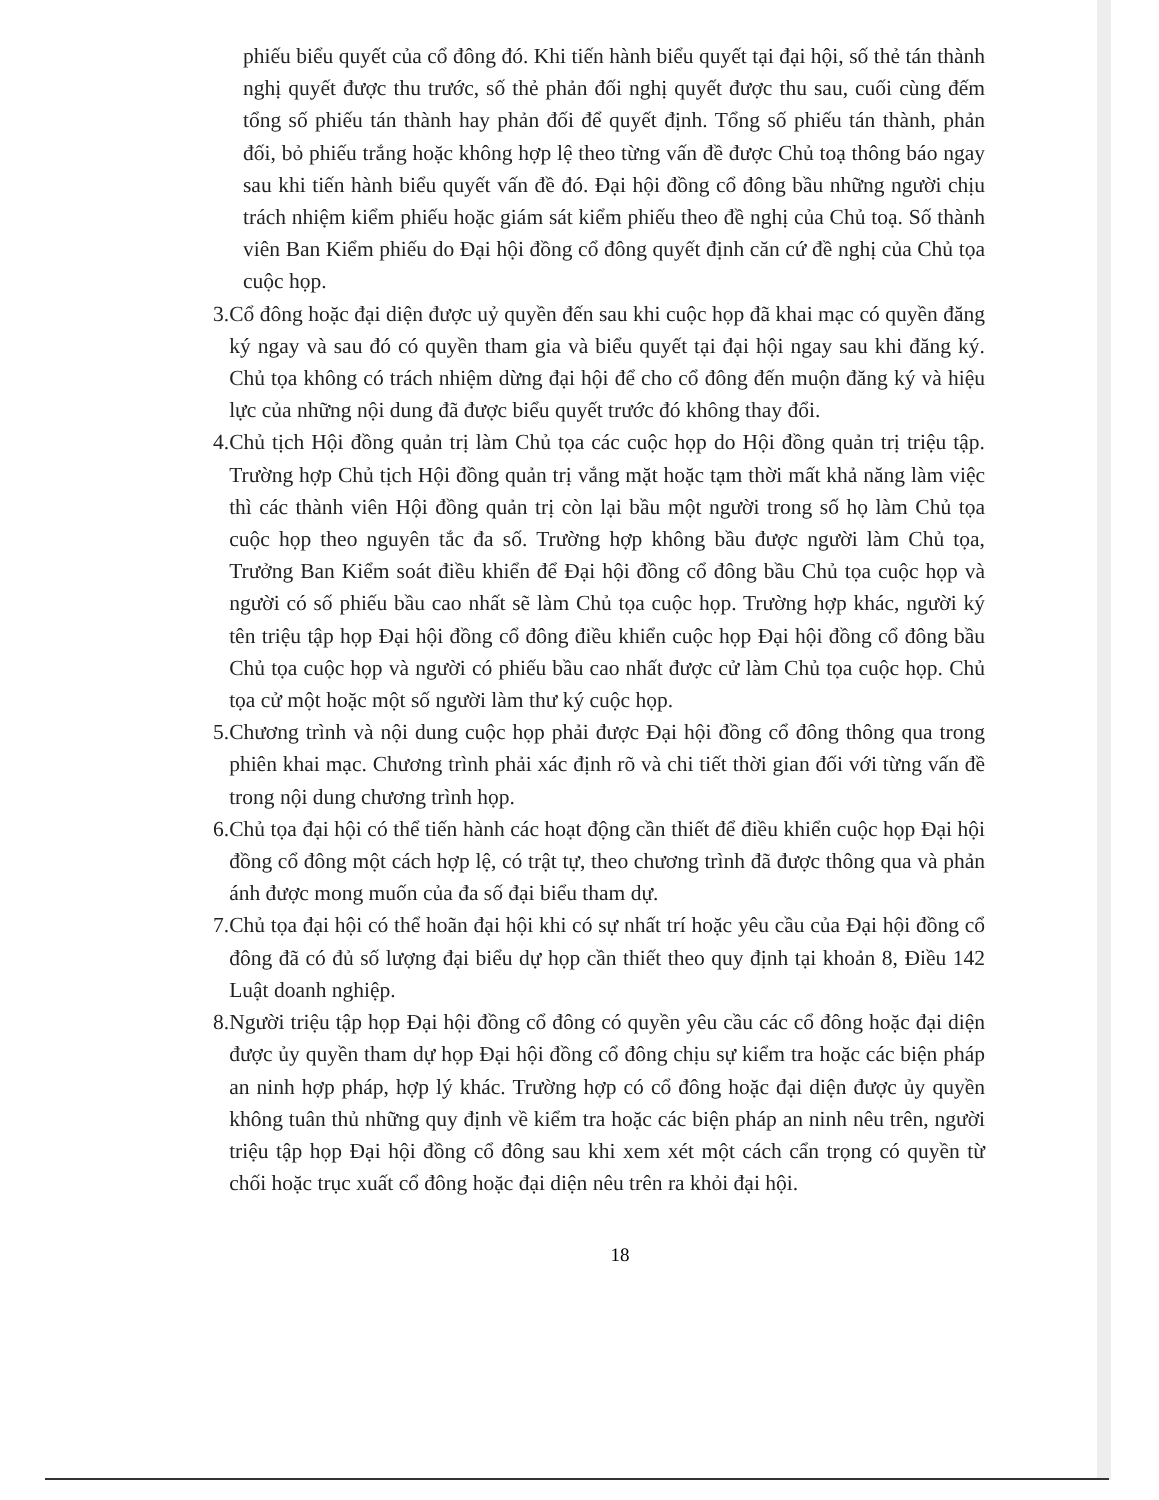phiếu biểu quyết của cổ đông đó. Khi tiến hành biểu quyết tại đại hội, số thẻ tán thành nghị quyết được thu trước, số thẻ phản đối nghị quyết được thu sau, cuối cùng đếm tổng số phiếu tán thành hay phản đối để quyết định. Tổng số phiếu tán thành, phản đối, bỏ phiếu trắng hoặc không hợp lệ theo từng vấn đề được Chủ toạ thông báo ngay sau khi tiến hành biểu quyết vấn đề đó. Đại hội đồng cổ đông bầu những người chịu trách nhiệm kiểm phiếu hoặc giám sát kiểm phiếu theo đề nghị của Chủ toạ. Số thành viên Ban Kiểm phiếu do Đại hội đồng cổ đông quyết định căn cứ đề nghị của Chủ tọa cuộc họp.
3. Cổ đông hoặc đại diện được uỷ quyền đến sau khi cuộc họp đã khai mạc có quyền đăng ký ngay và sau đó có quyền tham gia và biểu quyết tại đại hội ngay sau khi đăng ký. Chủ tọa không có trách nhiệm dừng đại hội để cho cổ đông đến muộn đăng ký và hiệu lực của những nội dung đã được biểu quyết trước đó không thay đổi.
4. Chủ tịch Hội đồng quản trị làm Chủ tọa các cuộc họp do Hội đồng quản trị triệu tập. Trường hợp Chủ tịch Hội đồng quản trị vắng mặt hoặc tạm thời mất khả năng làm việc thì các thành viên Hội đồng quản trị còn lại bầu một người trong số họ làm Chủ tọa cuộc họp theo nguyên tắc đa số. Trường hợp không bầu được người làm Chủ tọa, Trưởng Ban Kiểm soát điều khiển để Đại hội đồng cổ đông bầu Chủ tọa cuộc họp và người có số phiếu bầu cao nhất sẽ làm Chủ tọa cuộc họp. Trường hợp khác, người ký tên triệu tập họp Đại hội đồng cổ đông điều khiển cuộc họp Đại hội đồng cổ đông bầu Chủ tọa cuộc họp và người có phiếu bầu cao nhất được cử làm Chủ tọa cuộc họp. Chủ tọa cử một hoặc một số người làm thư ký cuộc họp.
5. Chương trình và nội dung cuộc họp phải được Đại hội đồng cổ đông thông qua trong phiên khai mạc. Chương trình phải xác định rõ và chi tiết thời gian đối với từng vấn đề trong nội dung chương trình họp.
6. Chủ tọa đại hội có thể tiến hành các hoạt động cần thiết để điều khiển cuộc họp Đại hội đồng cổ đông một cách hợp lệ, có trật tự, theo chương trình đã được thông qua và phản ánh được mong muốn của đa số đại biểu tham dự.
7. Chủ tọa đại hội có thể hoãn đại hội khi có sự nhất trí hoặc yêu cầu của Đại hội đồng cổ đông đã có đủ số lượng đại biểu dự họp cần thiết theo quy định tại khoản 8, Điều 142 Luật doanh nghiệp.
8. Người triệu tập họp Đại hội đồng cổ đông có quyền yêu cầu các cổ đông hoặc đại diện được ủy quyền tham dự họp Đại hội đồng cổ đông chịu sự kiểm tra hoặc các biện pháp an ninh hợp pháp, hợp lý khác. Trường hợp có cổ đông hoặc đại diện được ủy quyền không tuân thủ những quy định về kiểm tra hoặc các biện pháp an ninh nêu trên, người triệu tập họp Đại hội đồng cổ đông sau khi xem xét một cách cẩn trọng có quyền từ chối hoặc trục xuất cổ đông hoặc đại diện nêu trên ra khỏi đại hội.
18